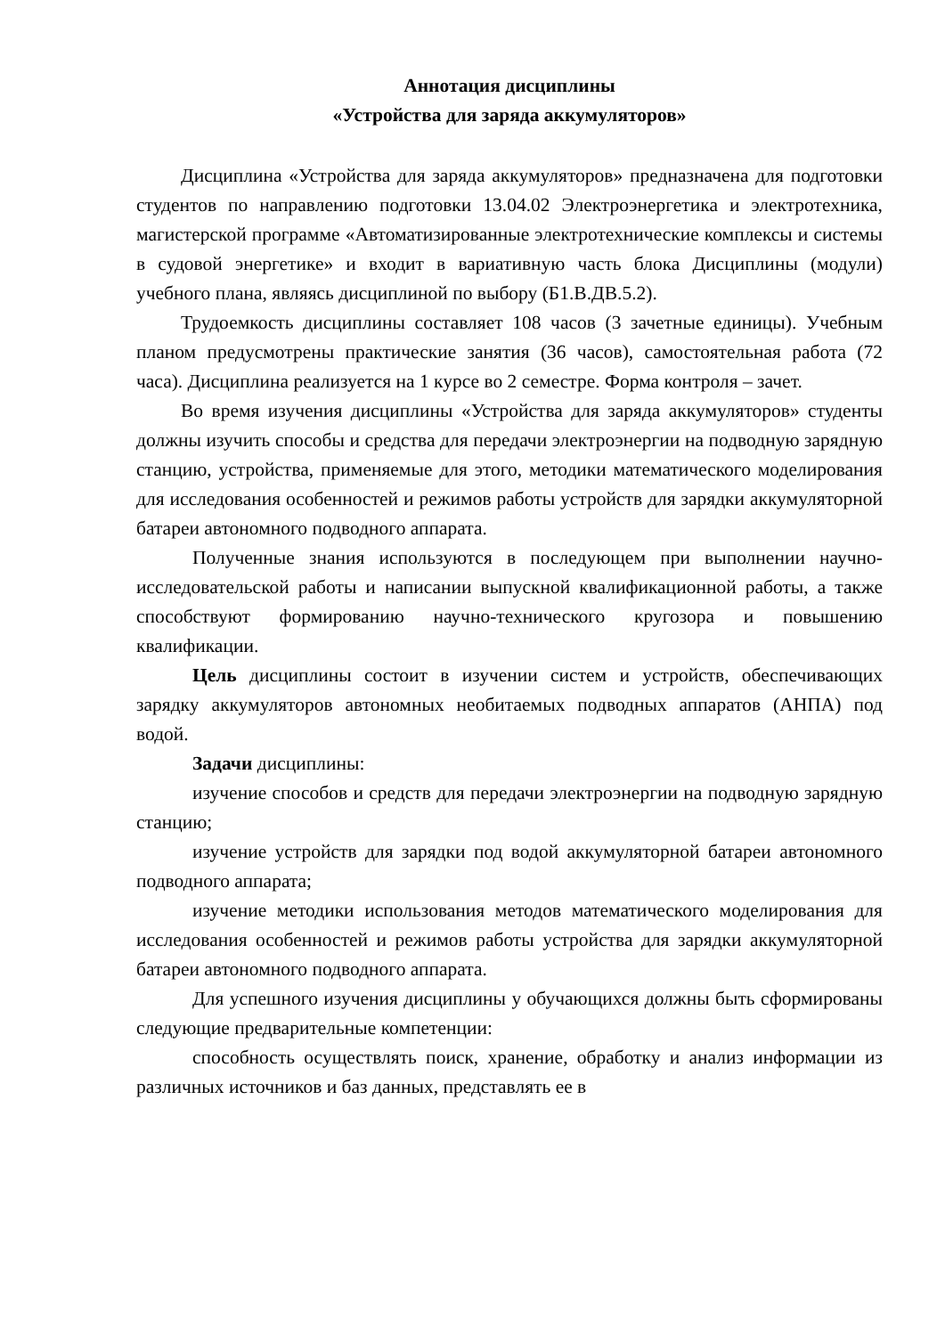Аннотация дисциплины
«Устройства для заряда аккумуляторов»
Дисциплина «Устройства для заряда аккумуляторов» предназначена для подготовки студентов по направлению подготовки 13.04.02 Электроэнергетика и электротехника, магистерской программе «Автоматизированные электротехнические комплексы и системы в судовой энергетике» и входит в вариативную часть блока Дисциплины (модули) учебного плана, являясь дисциплиной по выбору (Б1.В.ДВ.5.2).
Трудоемкость дисциплины составляет 108 часов (3 зачетные единицы). Учебным планом предусмотрены практические занятия (36 часов), самостоятельная работа (72 часа). Дисциплина реализуется на 1 курсе во 2 семестре. Форма контроля – зачет.
Во время изучения дисциплины «Устройства для заряда аккумуляторов» студенты должны изучить способы и средства для передачи электроэнергии на подводную зарядную станцию, устройства, применяемые для этого, методики математического моделирования для исследования особенностей и режимов работы устройств для зарядки аккумуляторной батареи автономного подводного аппарата.
Полученные знания используются в последующем при выполнении научно-исследовательской работы и написании выпускной квалификационной работы, а также способствуют формированию научно-технического кругозора и повышению квалификации.
Цель дисциплины состоит в изучении систем и устройств, обеспечивающих зарядку аккумуляторов автономных необитаемых подводных аппаратов (АНПА) под водой.
Задачи дисциплины:
изучение способов и средств для передачи электроэнергии на подводную зарядную станцию;
изучение устройств для зарядки под водой аккумуляторной батареи автономного подводного аппарата;
изучение методики использования методов математического моделирования для исследования особенностей и режимов работы устройства для зарядки аккумуляторной батареи автономного подводного аппарата.
Для успешного изучения дисциплины у обучающихся должны быть сформированы следующие предварительные компетенции:
способность осуществлять поиск, хранение, обработку и анализ информации из различных источников и баз данных, представлять ее в